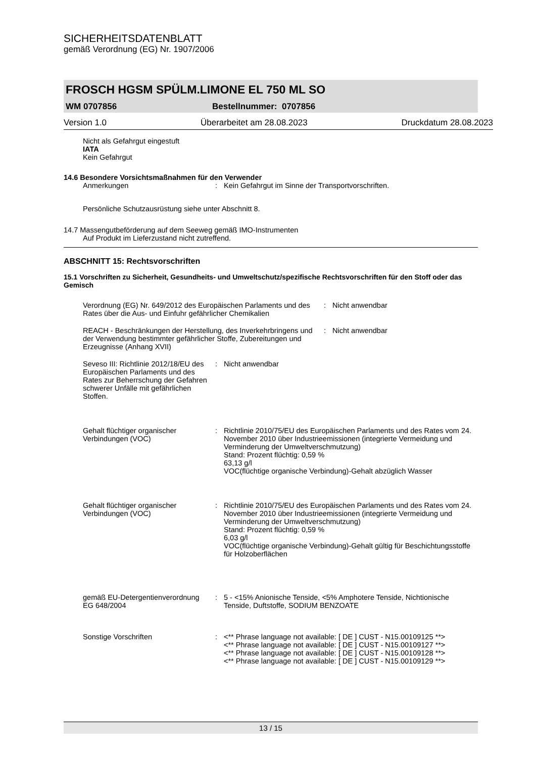SICHERHEITSDATENBLATT
gemäß Verordnung (EG) Nr. 1907/2006
FROSCH HGSM SPÜLM.LIMONE EL 750 ML SO
WM 0707856 Bestellnummer: 0707856
Version 1.0 Überarbeitet am 28.08.2023 Druckdatum 28.08.2023
Nicht als Gefahrgut eingestuft
IATA
Kein Gefahrgut
14.6 Besondere Vorsichtsmaßnahmen für den Verwender
Anmerkungen: Kein Gefahrgut im Sinne der Transportvorschriften.
Persönliche Schutzausrüstung siehe unter Abschnitt 8.
14.7 Massengutbeförderung auf dem Seeweg gemäß IMO-Instrumenten
Auf Produkt im Lieferzustand nicht zutreffend.
ABSCHNITT 15: Rechtsvorschriften
15.1 Vorschriften zu Sicherheit, Gesundheits- und Umweltschutz/spezifische Rechtsvorschriften für den Stoff oder das Gemisch
Verordnung (EG) Nr. 649/2012 des Europäischen Parlaments und des Rates über die Aus- und Einfuhr gefährlicher Chemikalien: Nicht anwendbar
REACH - Beschränkungen der Herstellung, des Inverkehrbringens und der Verwendung bestimmter gefährlicher Stoffe, Zubereitungen und Erzeugnisse (Anhang XVII): Nicht anwendbar
Seveso III: Richtlinie 2012/18/EU des Europäischen Parlaments und des Rates zur Beherrschung der Gefahren schwerer Unfälle mit gefährlichen Stoffen.: Nicht anwendbar
Gehalt flüchtiger organischer Verbindungen (VOC): Richtlinie 2010/75/EU des Europäischen Parlaments und des Rates vom 24. November 2010 über Industrieemissionen (integrierte Vermeidung und Verminderung der Umweltverschmutzung)
Stand: Prozent flüchtig: 0,59 %
63,13 g/l
VOC(flüchtige organische Verbindung)-Gehalt abzüglich Wasser
Gehalt flüchtiger organischer Verbindungen (VOC): Richtlinie 2010/75/EU des Europäischen Parlaments und des Rates vom 24. November 2010 über Industrieemissionen (integrierte Vermeidung und Verminderung der Umweltverschmutzung)
Stand: Prozent flüchtig: 0,59 %
6,03 g/l
VOC(flüchtige organische Verbindung)-Gehalt gültig für Beschichtungsstoffe für Holzoberflächen
gemäß EU-Detergentienverordnung EG 648/2004: 5 - <15% Anionische Tenside, <5% Amphotere Tenside, Nichtionische Tenside, Duftstoffe, SODIUM BENZOATE
Sonstige Vorschriften: <** Phrase language not available: [ DE ] CUST - N15.00109125 **>
<** Phrase language not available: [ DE ] CUST - N15.00109127 **>
<** Phrase language not available: [ DE ] CUST - N15.00109128 **>
<** Phrase language not available: [ DE ] CUST - N15.00109129 **>
13 / 15